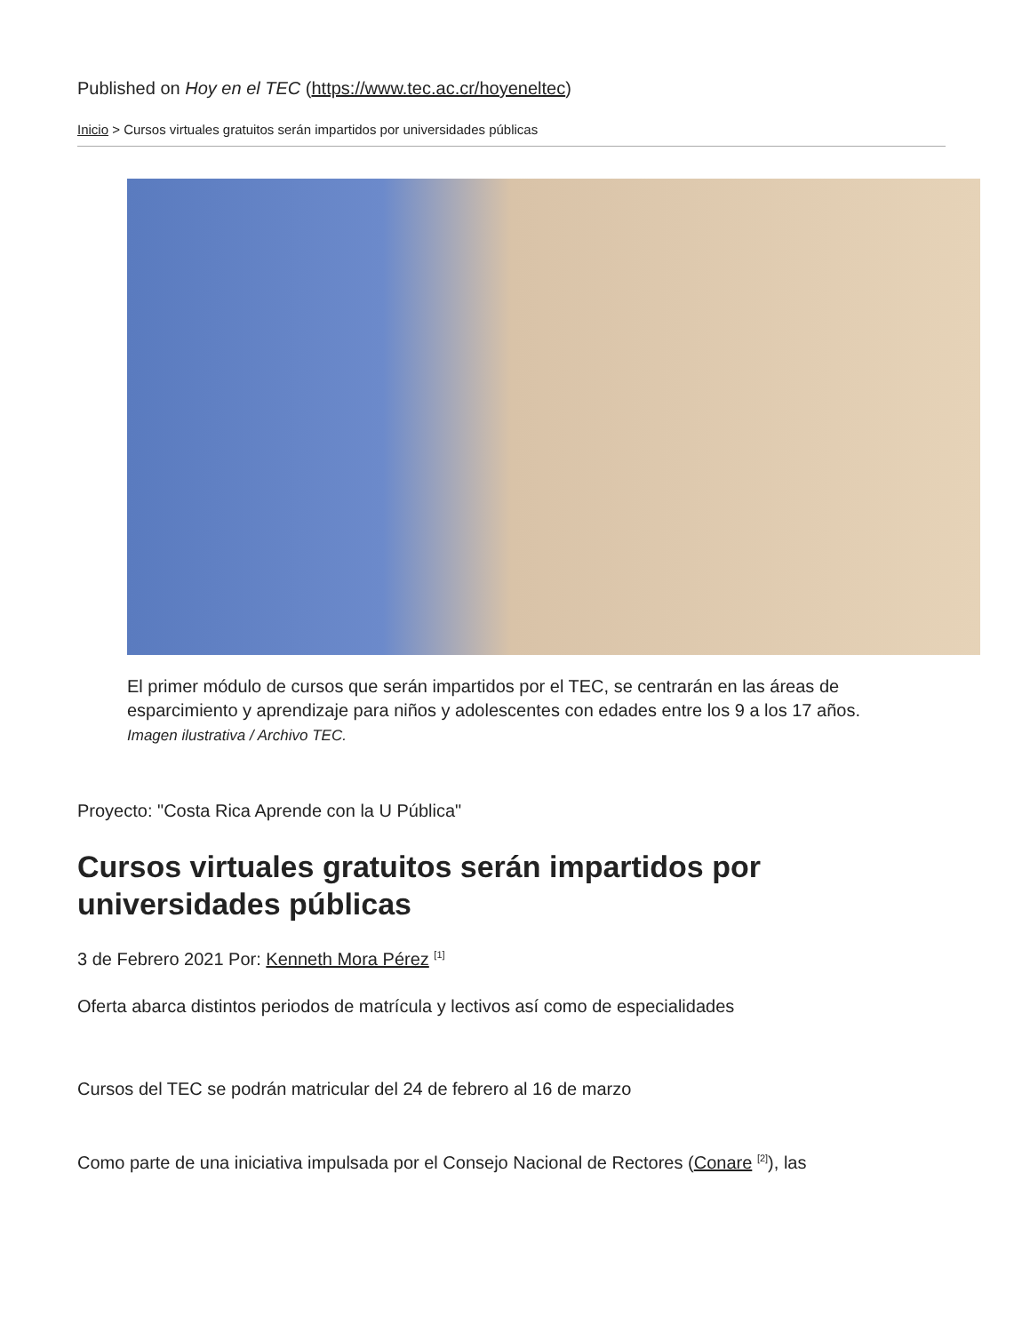Published on Hoy en el TEC (https://www.tec.ac.cr/hoyeneltec)
Inicio > Cursos virtuales gratuitos serán impartidos por universidades públicas
El primer módulo de cursos que serán impartidos por el TEC, se centrarán en las áreas de esparcimiento y aprendizaje para niños y adolescentes con edades entre los 9 a los 17 años. Imagen ilustrativa / Archivo TEC.
Proyecto: "Costa Rica Aprende con la U Pública"
Cursos virtuales gratuitos serán impartidos por universidades públicas
3 de Febrero 2021 Por: Kenneth Mora Pérez <sup>[1]</sup>
Oferta abarca distintos periodos de matrícula y lectivos así como de especialidades
Cursos del TEC se podrán matricular del 24 de febrero al 16 de marzo
Como parte de una iniciativa impulsada por el Consejo Nacional de Rectores (Conare <sup>[2]</sup>), las